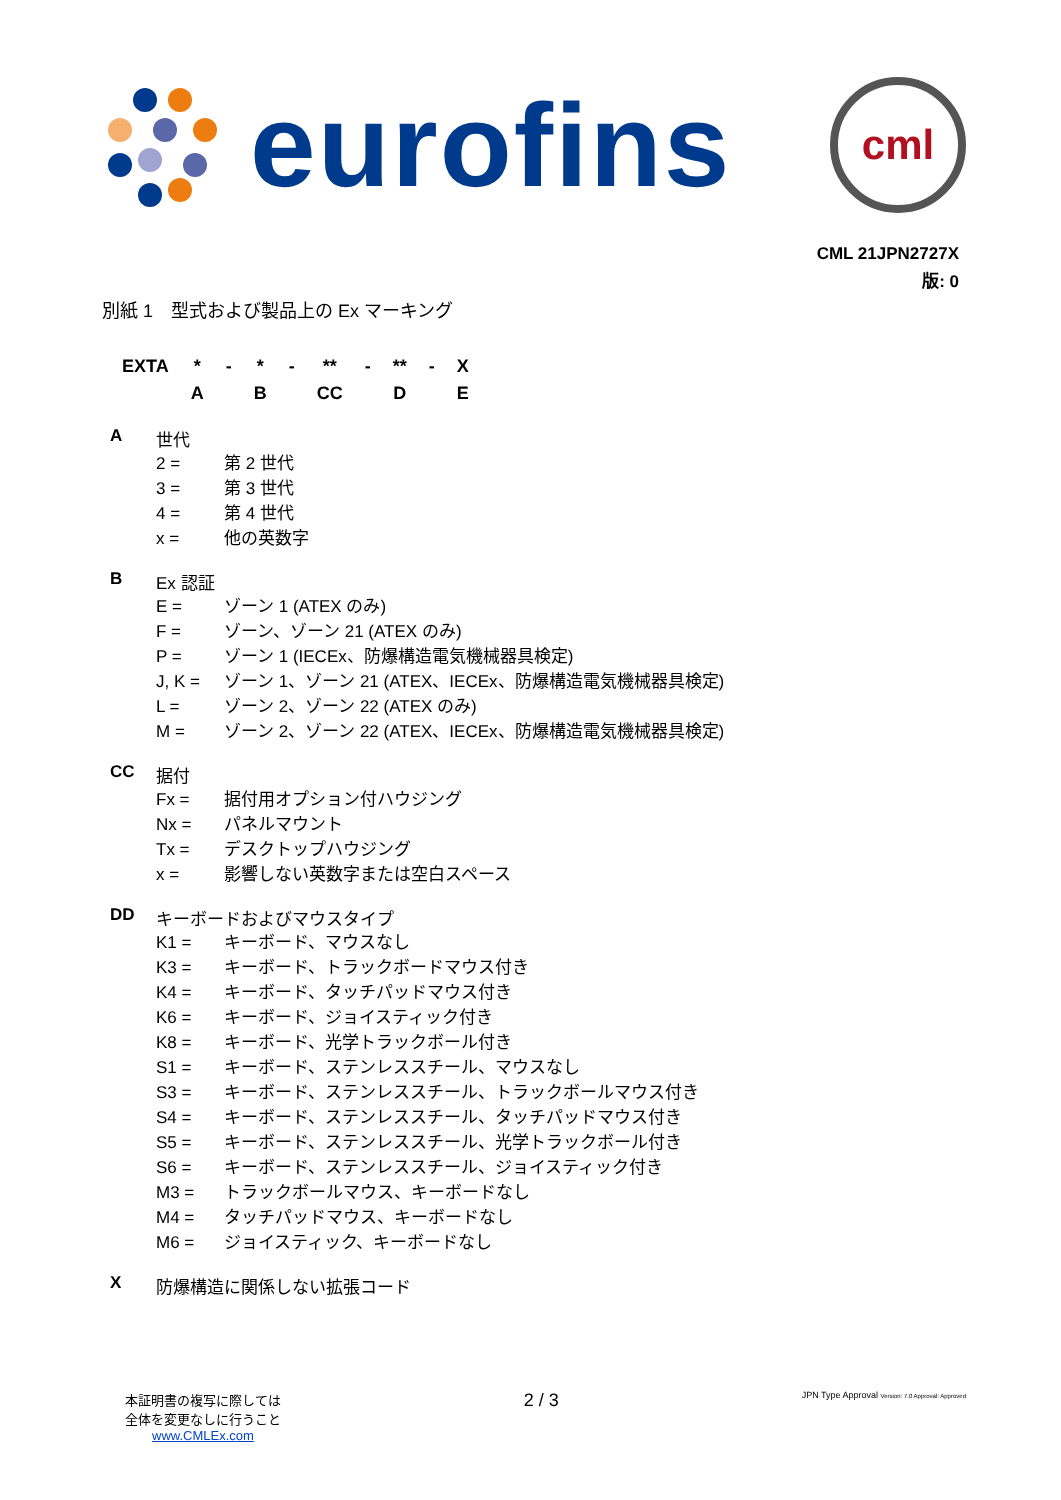eurofins
cml
CML 21JPN2727X
版: 0
別紙 1　型式および製品上の Ex マーキング
| EXTA | * | - | * | - | ** | - | ** | - | X |
| | A | | B | | CC | | D | | E |
A世代
2 = 第 2 世代
3 = 第 3 世代
4 = 第 4 世代
x = 他の英数字
B Ex 認証
E = ゾーン 1 (ATEX のみ)
F = ゾーン、ゾーン 21 (ATEX のみ)
P = ゾーン 1 (IECEx、防爆構造電気機械器具検定)
J, K = ゾーン 1、ゾーン 21 (ATEX、IECEx、防爆構造電気機械器具検定)
L = ゾーン 2、ゾーン 22 (ATEX のみ)
M = ゾーン 2、ゾーン 22 (ATEX、IECEx、防爆構造電気機械器具検定)
CC 据付
Fx = 据付用オプション付ハウジング
Nx = パネルマウント
Tx = デスクトップハウジング
x = 影響しない英数字または空白スペース
DD キーボードおよびマウスタイプ
K1 = キーボード、マウスなし
K3 = キーボード、トラックボードマウス付き
K4 = キーボード、タッチパッドマウス付き
K6 = キーボード、ジョイスティック付き
K8 = キーボード、光学トラックボール付き
S1 = キーボード、ステンレススチール、マウスなし
S3 = キーボード、ステンレススチール、トラックボールマウス付き
S4 = キーボード、ステンレススチール、タッチパッドマウス付き
S5 = キーボード、ステンレススチール、光学トラックボール付き
S6 = キーボード、ステンレススチール、ジョイスティック付き
M3 = トラックボールマウス、キーボードなし
M4 = タッチパッドマウス、キーボードなし
M6 = ジョイスティック、キーボードなし
X防爆構造に関係しない拡張コード
本証明書の複写に際しては
全体を変更なしに行うこと
www.CMLEx.com
2 / 3
JPN Type Approval Version: 7.0 Approval: Approved